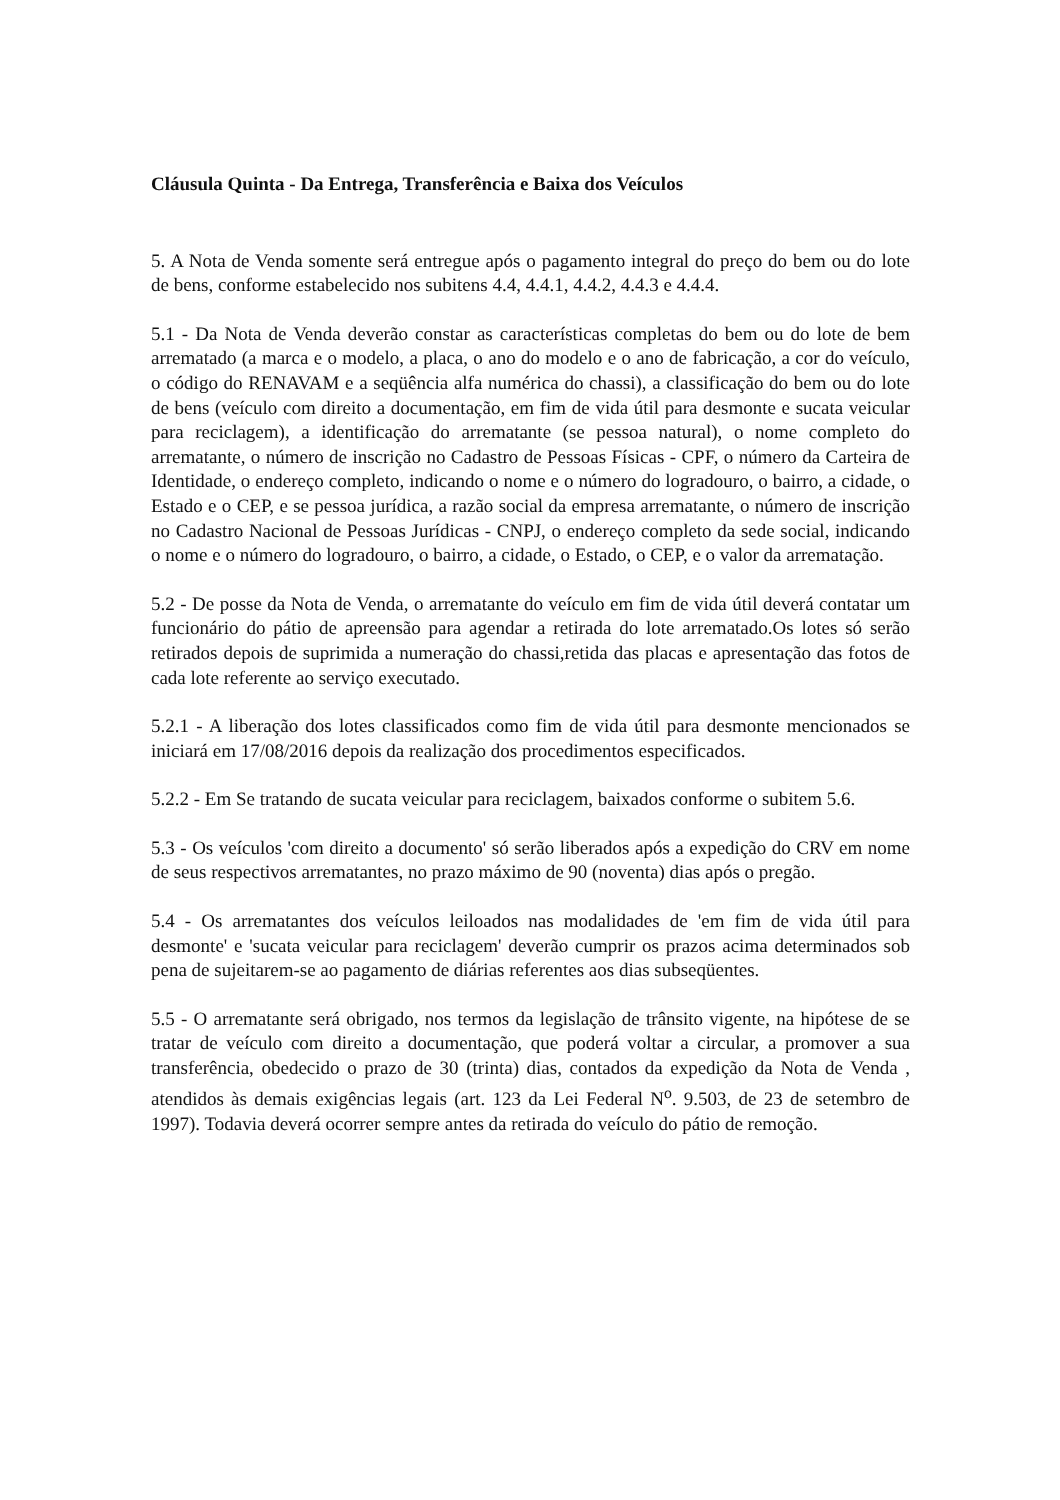Cláusula Quinta - Da Entrega, Transferência e Baixa dos Veículos
5. A Nota de Venda somente será entregue após o pagamento integral do preço do bem ou do lote de bens, conforme estabelecido nos subitens 4.4, 4.4.1, 4.4.2, 4.4.3 e 4.4.4.
5.1 - Da Nota de Venda deverão constar as características completas do bem ou do lote de bem arrematado (a marca e o modelo, a placa, o ano do modelo e o ano de fabricação, a cor do veículo, o código do RENAVAM e a seqüência alfa numérica do chassi), a classificação do bem ou do lote de bens (veículo com direito a documentação, em fim de vida útil para desmonte e sucata veicular para reciclagem), a identificação do arrematante (se pessoa natural), o nome completo do arrematante, o número de inscrição no Cadastro de Pessoas Físicas - CPF, o número da Carteira de Identidade, o endereço completo, indicando o nome e o número do logradouro, o bairro, a cidade, o Estado e o CEP, e se pessoa jurídica, a razão social da empresa arrematante, o número de inscrição no Cadastro Nacional de Pessoas Jurídicas - CNPJ, o endereço completo da sede social, indicando o nome e o número do logradouro, o bairro, a cidade, o Estado, o CEP, e o valor da arrematação.
5.2 - De posse da Nota de Venda, o arrematante do veículo em fim de vida útil deverá contatar um funcionário do pátio de apreensão para agendar a retirada do lote arrematado.Os lotes só serão retirados depois de suprimida a numeração do chassi,retida das placas e apresentação das fotos de cada lote referente ao serviço executado.
5.2.1 - A liberação dos lotes classificados como fim de vida útil para desmonte mencionados se iniciará em 17/08/2016 depois da realização dos procedimentos especificados.
5.2.2 - Em Se tratando de sucata veicular para reciclagem, baixados conforme o subitem 5.6.
5.3 - Os veículos 'com direito a documento' só serão liberados após a expedição do CRV em nome de seus respectivos arrematantes, no prazo máximo de 90 (noventa) dias após o pregão.
5.4 - Os arrematantes dos veículos leiloados nas modalidades de 'em fim de vida útil para desmonte' e 'sucata veicular para reciclagem' deverão cumprir os prazos acima determinados sob pena de sujeitarem-se ao pagamento de diárias referentes aos dias subseqüentes.
5.5 - O arrematante será obrigado, nos termos da legislação de trânsito vigente, na hipótese de se tratar de veículo com direito a documentação, que poderá voltar a circular, a promover a sua transferência, obedecido o prazo de 30 (trinta) dias, contados da expedição da Nota de Venda , atendidos às demais exigências legais (art. 123 da Lei Federal N<sup>o</sup>. 9.503, de 23 de setembro de 1997). Todavia deverá ocorrer sempre antes da retirada do veículo do pátio de remoção.